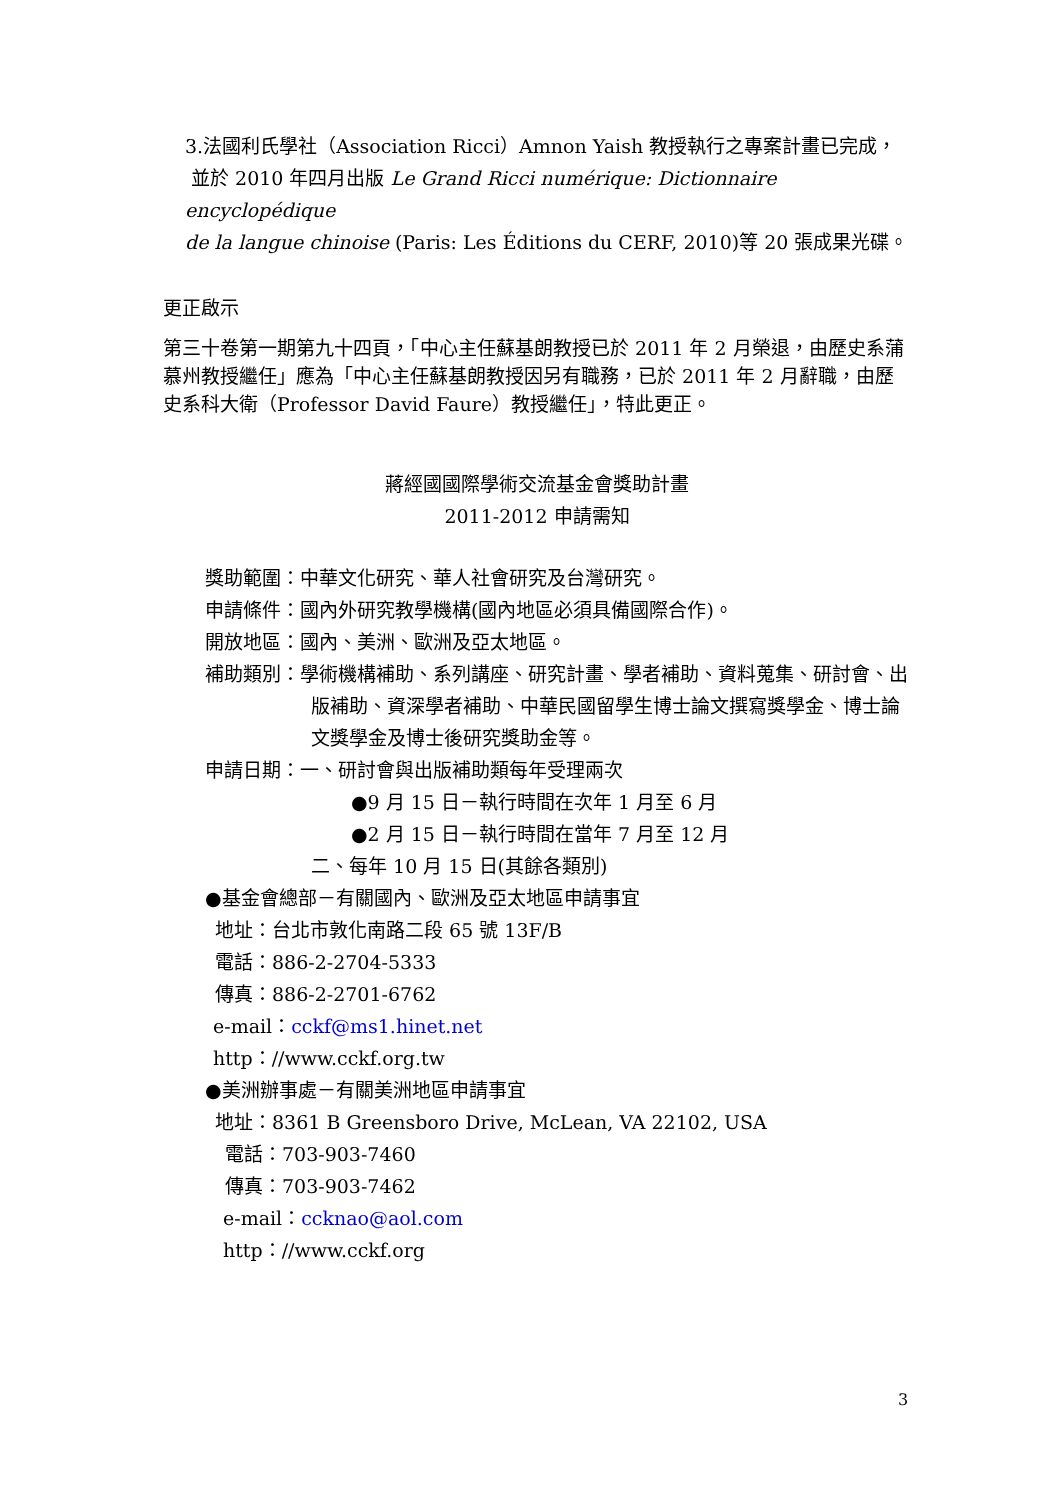3.法國利氏學社（Association Ricci）Amnon Yaish 教授執行之專案計畫已完成，
並於 2010 年四月出版 Le Grand Ricci numérique: Dictionnaire encyclopédique
de la langue chinoise (Paris: Les Éditions du CERF, 2010)等 20 張成果光碟。
更正啟示
第三十卷第一期第九十四頁，「中心主任蘇基朗教授已於 2011 年 2 月榮退，由歷史系蒲慕州教授繼任」應為「中心主任蘇基朗教授因另有職務，已於 2011 年 2 月辭職，由歷史系科大衛（Professor David Faure）教授繼任」，特此更正。
蔣經國國際學術交流基金會獎助計畫
2011-2012 申請需知
獎助範圍：中華文化研究、華人社會研究及台灣研究。
申請條件：國內外研究教學機構(國內地區必須具備國際合作)。
開放地區：國內、美洲、歐洲及亞太地區。
補助類別：學術機構補助、系列講座、研究計畫、學者補助、資料蒐集、研討會、出版補助、資深學者補助、中華民國留學生博士論文撰寫獎學金、博士論文獎學金及博士後研究獎助金等。
申請日期：一、研討會與出版補助類每年受理兩次
●9 月 15 日－執行時間在次年 1 月至 6 月
●2 月 15 日－執行時間在當年 7 月至 12 月
二、每年 10 月 15 日(其餘各類別)
●基金會總部－有關國內、歐洲及亞太地區申請事宜
地址：台北市敦化南路二段 65 號 13F/B
電話：886-2-2704-5333
傳真：886-2-2701-6762
e-mail：cckf@ms1.hinet.net
http：//www.cckf.org.tw
●美洲辦事處－有關美洲地區申請事宜
地址：8361 B Greensboro Drive, McLean, VA 22102, USA
電話：703-903-7460
傳真：703-903-7462
e-mail：ccknao@aol.com
http：//www.cckf.org
3